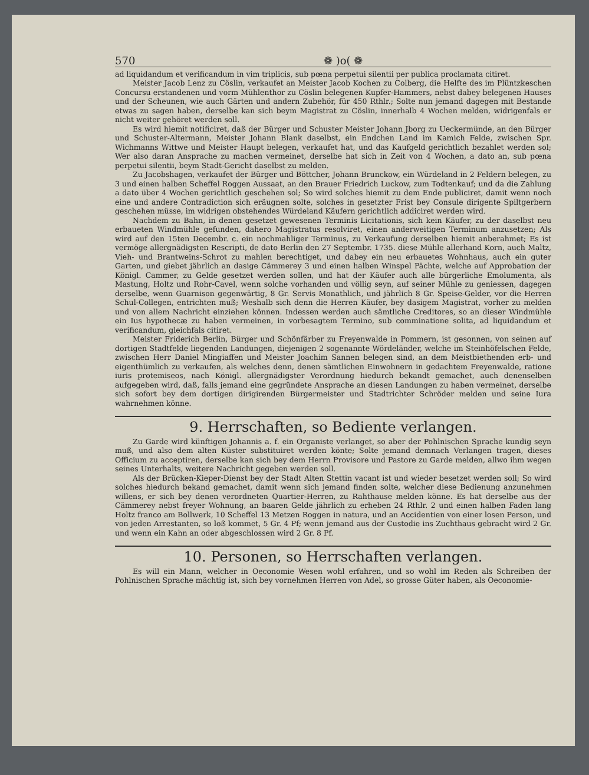570 ❁ )o( ❁
ad liquidandum et verificandum in vim triplicis, sub pœna perpetui silentii per publica proclamata citiret.
Meister Jacob Lenz zu Cöslin, verkaufet an Meister Jacob Kochen zu Colberg, die Helfte des im Plüntzkeschen Concursu erstandenen und vorm Mühlenthor zu Cöslin belegenen Kupfer-Hammers, nebst dabey belegenen Hauses und der Scheunen, wie auch Gärten und andern Zubehör, für 450 Rthlr.; Solte nun jemand dagegen mit Bestande etwas zu sagen haben, derselbe kan sich beym Magistrat zu Cöslin, innerhalb 4 Wochen melden, widrigenfals er nicht weiter gehöret werden soll.
Es wird hiemit notificiret, daß der Bürger und Schuster Meister Johann Jborg zu Ueckermünde, an den Bürger und Schuster-Altermann, Meister Johann Blank daselbst, ein Endchen Land im Kamich Felde, zwischen Spr. Wichmanns Wittwe und Meister Haupt belegen, verkaufet hat, und das Kaufgeld gerichtlich bezahlet werden sol; Wer also daran Ansprache zu machen vermeinet, derselbe hat sich in Zeit von 4 Wochen, a dato an, sub pœna perpetui silentii, beym Stadt-Gericht daselbst zu melden.
Zu Jacobshagen, verkaufet der Bürger und Böttcher, Johann Brunckow, ein Würdeland in 2 Feldern belegen, zu 3 und einen halben Scheffel Roggen Aussaat, an den Brauer Friedrich Luckow, zum Todtenkauf; und da die Zahlung a dato über 4 Wochen gerichtlich geschehen sol; So wird solches hiemit zu dem Ende publiciret, damit wenn noch eine und andere Contradiction sich eräugnen solte, solches in gesetzter Frist bey Consule dirigente Spiltgerbern geschehen müsse, im widrigen obstehendes Würdeland Käufern gerichtlich addiciret werden wird.
Nachdem zu Bahn, in denen gesetzet gewesenen Terminis Licitationis, sich kein Käufer, zu der daselbst neu erbaueten Windmühle gefunden, dahero Magistratus resolviret, einen anderweitigen Terminum anzusetzen; Als wird auf den 15ten Decembr. c. ein nochmahliger Terminus, zu Verkaufung derselben hiemit anberahmet; Es ist vermöge allergnädigsten Rescripti, de dato Berlin den 27 Septembr. 1735. diese Mühle allerhand Korn, auch Maltz, Vieh- und Brantweins-Schrot zu mahlen berechtiget, und dabey ein neu erbauetes Wohnhaus, auch ein guter Garten, und giebet jährlich an dasige Cämmerey 3 und einen halben Winspel Pächte, welche auf Approbation der Königl. Cammer, zu Gelde gesetzet werden sollen, und hat der Käufer auch alle bürgerliche Emolumenta, als Mastung, Holtz und Rohr-Cavel, wenn solche vorhanden und völlig seyn, auf seiner Mühle zu geniessen, dagegen derselbe, wenn Guarnison gegenwärtig, 8 Gr. Servis Monathlich, und jährlich 8 Gr. Speise-Gelder, vor die Herren Schul-Collegen, entrichten muß; Weshalb sich denn die Herren Käufer, bey dasigem Magistrat, vorher zu melden und von allem Nachricht einziehen können. Indessen werden auch sämtliche Creditores, so an dieser Windmühle ein Ius hypothecæ zu haben vermeinen, in vorbesagtem Termino, sub comminatione solita, ad liquidandum et verificandum, gleichfals citiret.
Meister Friderich Berlin, Bürger und Schönfärber zu Freyenwalde in Pommern, ist gesonnen, von seinen auf dortigen Stadtfelde liegenden Landungen, diejenigen 2 sogenannte Wördeländer, welche im Steinhöfelschen Felde, zwischen Herr Daniel Mingiaffen und Meister Joachim Sannen belegen sind, an dem Meistbiethenden erb- und eigenthümlich zu verkaufen, als welches denn, denen sämtlichen Einwohnern in gedachtem Freyenwalde, ratione iuris protemiseos, nach Königl. allergnädigster Verordnung hiedurch bekandt gemachet, auch denenselben aufgegeben wird, daß, falls jemand eine gegründete Ansprache an diesen Landungen zu haben vermeinet, derselbe sich sofort bey dem dortigen dirigirenden Bürgermeister und Stadtrichter Schröder melden und seine Iura wahrnehmen könne.
9. Herrschaften, so Bediente verlangen.
Zu Garde wird künftigen Johannis a. f. ein Organiste verlanget, so aber der Pohlnischen Sprache kundig seyn muß, und also dem alten Küster substituiret werden könte; Solte jemand demnach Verlangen tragen, dieses Officium zu acceptiren, derselbe kan sich bey dem Herrn Provisore und Pastore zu Garde melden, allwo ihm wegen seines Unterhalts, weitere Nachricht gegeben werden soll.
Als der Brücken-Kieper-Dienst bey der Stadt Alten Stettin vacant ist und wieder besetzet werden soll; So wird solches hiedurch bekand gemachet, damit wenn sich jemand finden solte, welcher diese Bedienung anzunehmen willens, er sich bey denen verordneten Quartier-Herren, zu Rahthause melden könne. Es hat derselbe aus der Cämmerey nebst freyer Wohnung, an baaren Gelde jährlich zu erheben 24 Rthlr. 2 und einen halben Faden lang Holtz franco am Bollwerk, 10 Scheffel 13 Metzen Roggen in natura, und an Accidentien von einer losen Person, und von jeden Arrestanten, so loß kommet, 5 Gr. 4 Pf; wenn jemand aus der Custodie ins Zuchthaus gebracht wird 2 Gr. und wenn ein Kahn an oder abgeschlossen wird 2 Gr. 8 Pf.
10. Personen, so Herrschaften verlangen.
Es will ein Mann, welcher in Oeconomie Wesen wohl erfahren, und so wohl im Reden als Schreiben der Pohlnischen Sprache mächtig ist, sich bey vornehmen Herren von Adel, so grosse Güter haben, als Oeconomie-